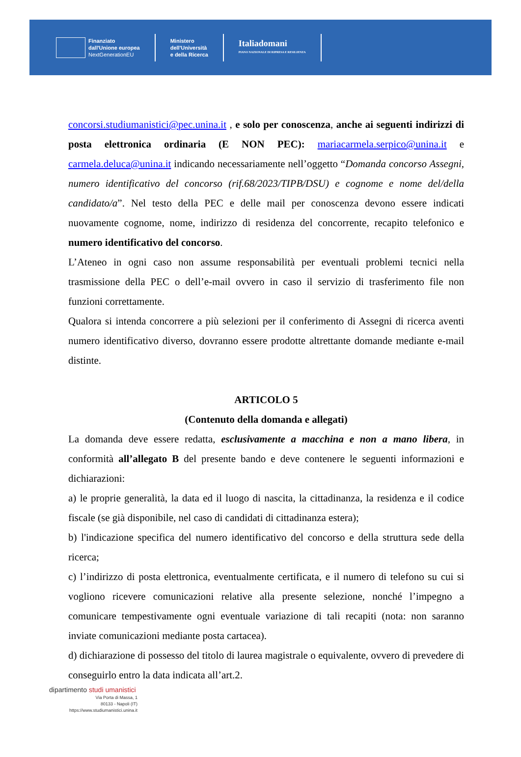Finanziato
dall'Unione europea
NextGenerationEU
Ministero
dell'Università
e della Ricerca
Italiadomani
PIANO NAZIONALE DI RIPRESA E RESILIENZA
concorsi.studiumanistici@pec.unina.it , e solo per conoscenza, anche ai seguenti indirizzi di posta elettronica ordinaria (E NON PEC): mariacarmela.serpico@unina.it e carmela.deluca@unina.it indicando necessariamente nell’oggetto “Domanda concorso Assegni, numero identificativo del concorso (rif.68/2023/TIPB/DSU) e cognome e nome del/della candidato/a”. Nel testo della PEC e delle mail per conoscenza devono essere indicati nuovamente cognome, nome, indirizzo di residenza del concorrente, recapito telefonico e numero identificativo del concorso.
L’Ateneo in ogni caso non assume responsabilità per eventuali problemi tecnici nella trasmissione della PEC o dell’e-mail ovvero in caso il servizio di trasferimento file non funzioni correttamente.
Qualora si intenda concorrere a più selezioni per il conferimento di Assegni di ricerca aventi numero identificativo diverso, dovranno essere prodotte altrettante domande mediante e-mail distinte.
ARTICOLO 5
(Contenuto della domanda e allegati)
La domanda deve essere redatta, esclusivamente a macchina e non a mano libera, in conformità all’allegato B del presente bando e deve contenere le seguenti informazioni e dichiarazioni:
a) le proprie generalità, la data ed il luogo di nascita, la cittadinanza, la residenza e il codice fiscale (se già disponibile, nel caso di candidati di cittadinanza estera);
b) l'indicazione specifica del numero identificativo del concorso e della struttura sede della ricerca;
c) l’indirizzo di posta elettronica, eventualmente certificata, e il numero di telefono su cui si vogliono ricevere comunicazioni relative alla presente selezione, nonché l’impegno a comunicare tempestivamente ogni eventuale variazione di tali recapiti (nota: non saranno inviate comunicazioni mediante posta cartacea).
d) dichiarazione di possesso del titolo di laurea magistrale o equivalente, ovvero di prevedere di conseguirlo entro la data indicata all’art.2.
dipartimento studi umanistici
Via Porta di Massa, 1
80133 - Napoli (IT)
https://www.studiumanistici.unina.it